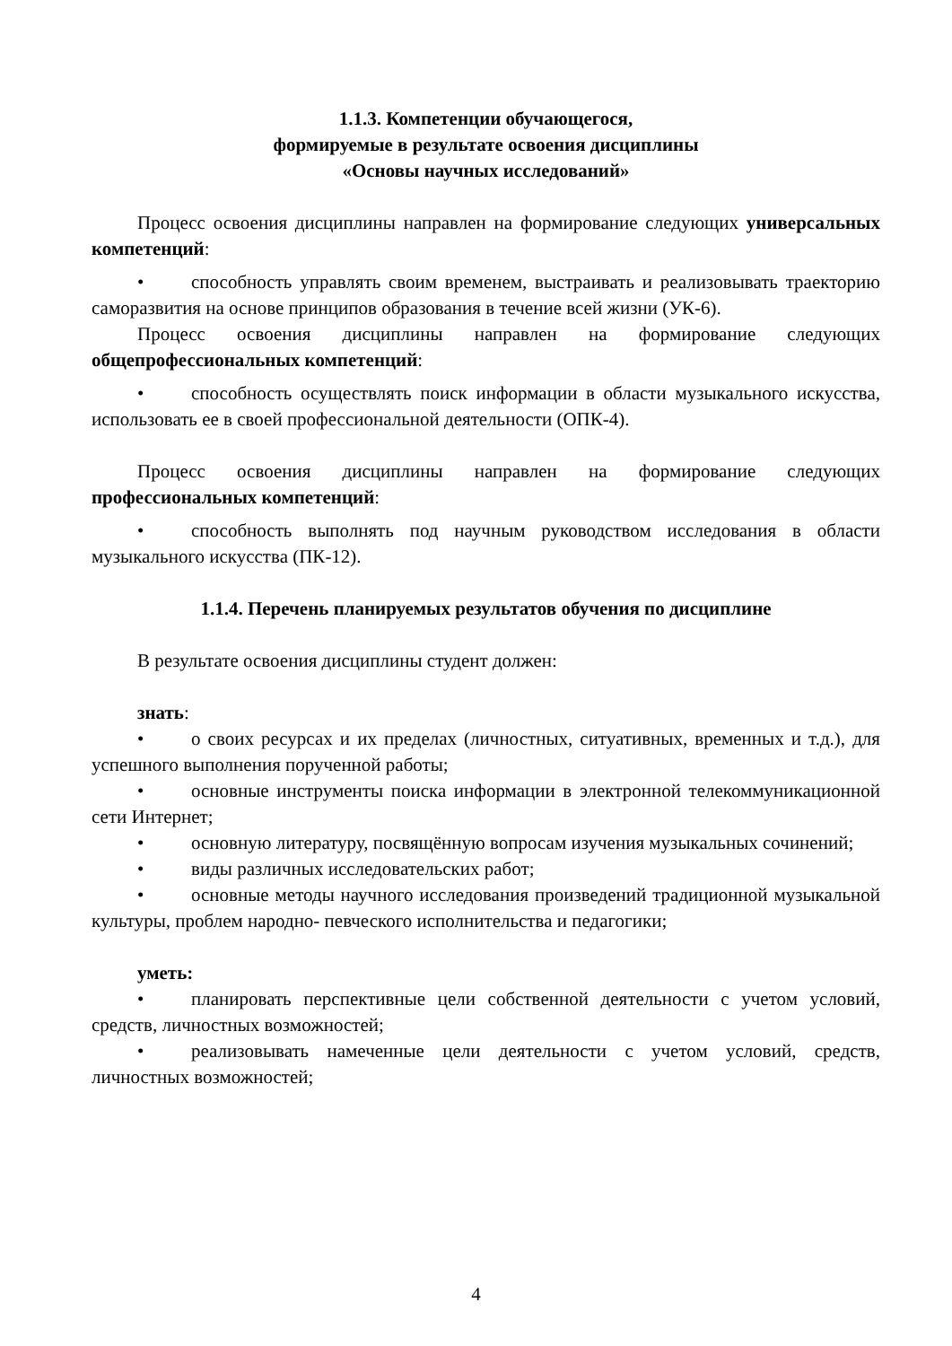1.1.3. Компетенции обучающегося,
формируемые в результате освоения дисциплины
«Основы научных исследований»
Процесс освоения дисциплины направлен на формирование следующих универсальных компетенций:
• способность управлять своим временем, выстраивать и реализовывать траекторию саморазвития на основе принципов образования в течение всей жизни (УК-6).
Процесс освоения дисциплины направлен на формирование следующих общепрофессиональных компетенций:
• способность осуществлять поиск информации в области музыкального искусства, использовать ее в своей профессиональной деятельности (ОПК-4).
Процесс освоения дисциплины направлен на формирование следующих профессиональных компетенций:
• способность выполнять под научным руководством исследования в области музыкального искусства (ПК-12).
1.1.4. Перечень планируемых результатов обучения по дисциплине
В результате освоения дисциплины студент должен:
знать:
• о своих ресурсах и их пределах (личностных, ситуативных, временных и т.д.), для успешного выполнения порученной работы;
• основные инструменты поиска информации в электронной телекоммуникационной сети Интернет;
• основную литературу, посвящённую вопросам изучения музыкальных сочинений;
• виды различных исследовательских работ;
• основные методы научного исследования произведений традиционной музыкальной культуры, проблем народно- певческого исполнительства и педагогики;
уметь:
• планировать перспективные цели собственной деятельности с учетом условий, средств, личностных возможностей;
• реализовывать намеченные цели деятельности с учетом условий, средств, личностных возможностей;
4